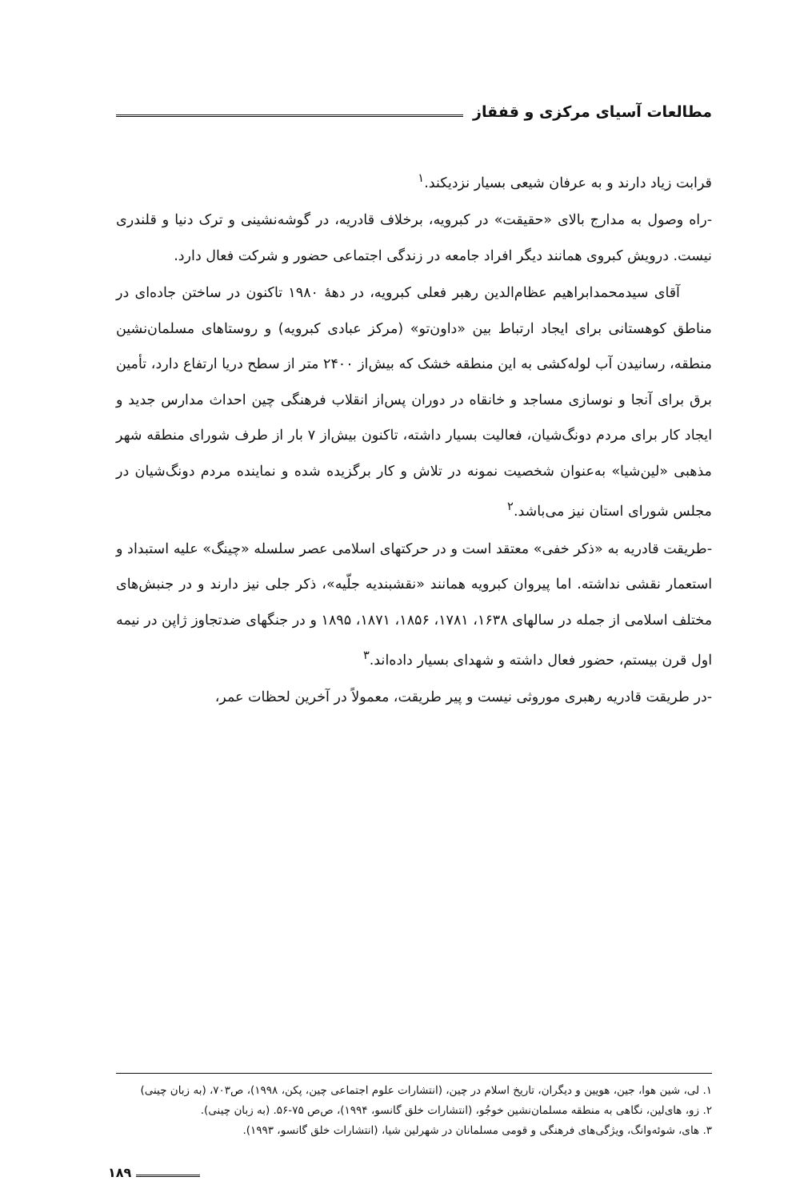مطالعات آسیای مرکزی و قفقاز
قرابت زیاد دارند و به عرفان شیعی بسیار نزدیکند.<sup>۱</sup>
-راه وصول به مدارج بالای «حقیقت» در کبرویه، برخلاف قادریه، در گوشه‌نشینی و ترک دنیا و قلندری نیست. درویش کبروی همانند دیگر افراد جامعه در زندگی اجتماعی حضور و شرکت فعال دارد.
آقای سیدمحمدابراهیم عظام‌الدین رهبر فعلی کبرویه، در دهۀ ۱۹۸۰ تاکنون در ساختن جاده‌ای در مناطق کوهستانی برای ایجاد ارتباط بین «داون‌تو» (مرکز عبادی کبرویه) و روستاهای مسلمان‌نشین منطقه، رسانیدن آب لوله‌کشی به این منطقه خشک که بیش‌از ۲۴۰۰ متر از سطح دریا ارتفاع دارد، تأمین برق برای آنجا و نوسازی مساجد و خانقاه در دوران پس‌از انقلاب فرهنگی چین احداث مدارس جدید و ایجاد کار برای مردم دونگ‌شیان، فعالیت بسیار داشته، تاکنون بیش‌از ۷ بار از طرف شورای منطقه شهر مذهبی «لین‌شیا» به‌عنوان شخصیت نمونه در تلاش و کار برگزیده شده و نماینده مردم دونگ‌شیان در مجلس شورای استان نیز می‌باشد.<sup>۲</sup>
-طریقت قادریه به «ذکر خفی» معتقد است و در حرکتهای اسلامی عصر سلسله «چینگ» علیه استبداد و استعمار نقشی نداشته. اما پیروان کبرویه همانند «نقشبندیه جلّیه»، ذکر جلی نیز دارند و در جنبش‌های مختلف اسلامی از جمله در سالهای ۱۶۳۸، ۱۷۸۱، ۱۸۵۶، ۱۸۷۱، ۱۸۹۵ و در جنگهای ضدتجاوز ژاپن در نیمه اول قرن بیستم، حضور فعال داشته و شهدای بسیار داده‌اند.<sup>۳</sup>
-در طریقت قادریه رهبری موروثی نیست و پیر طریقت، معمولاً در آخرین لحظات عمر،
۱. لی، شین هوا، جین، هویین و دیگران، تاریخ اسلام در چین، (انتشارات علوم اجتماعی چین، پکن، ۱۹۹۸)، ص۷۰۳، (به زبان چینی)
۲. زو، های‌لین، نگاهی به منطقه مسلمان‌نشین خوجُو، (انتشارات خلق گانسو، ۱۹۹۴)، ص‌ص ۷۵-۵۶. (به زبان چینی).
۳. های، شوئه‌وانگ، ویژگی‌های فرهنگی و قومی مسلمانان در شهرلین شیا، (انتشارات خلق گانسو، ۱۹۹۳).
۱۸۹